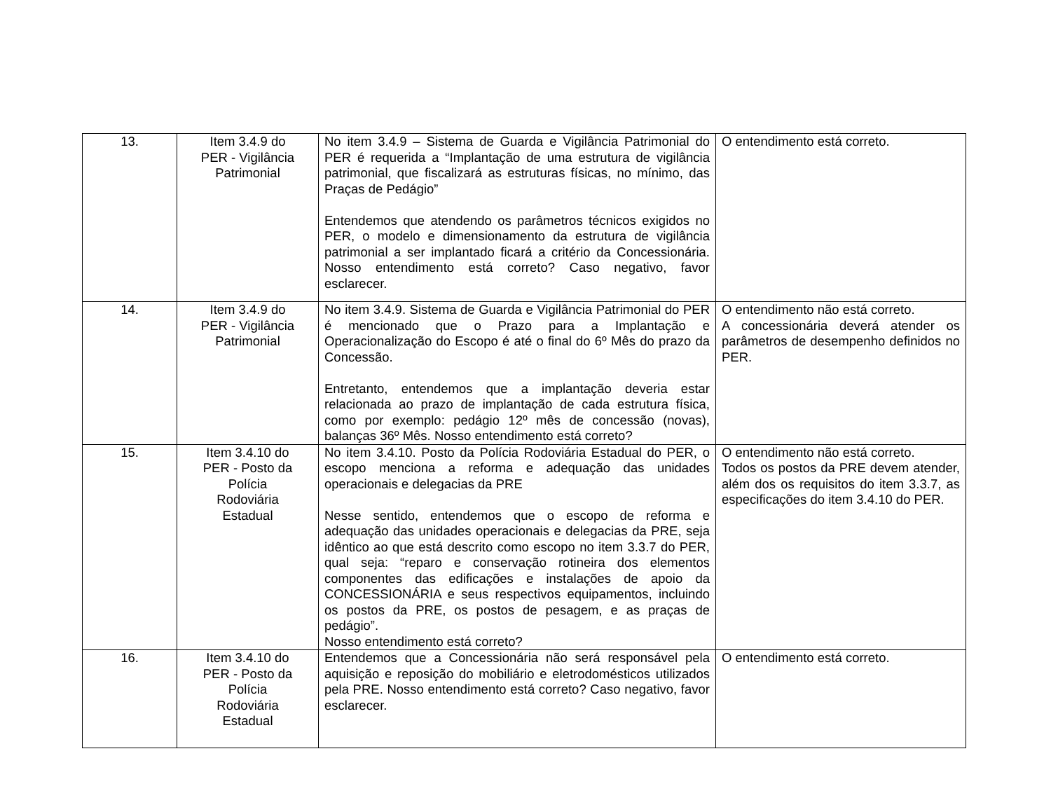| 13. | Item 3.4.9 do PER - Vigilância Patrimonial | No item 3.4.9 – Sistema de Guarda e Vigilância Patrimonial do PER é requerida a “Implantação de uma estrutura de vigilância patrimonial, que fiscalizará as estruturas físicas, no mínimo, das Praças de Pedágio” Entendemos que atendendo os parâmetros técnicos exigidos no PER, o modelo e dimensionamento da estrutura de vigilância patrimonial a ser implantado ficará a critério da Concessionária. Nosso entendimento está correto? Caso negativo, favor esclarecer. | O entendimento está correto. |
| 14. | Item 3.4.9 do PER - Vigilância Patrimonial | No item 3.4.9. Sistema de Guarda e Vigilância Patrimonial do PER é mencionado que o Prazo para a Implantação e Operacionalização do Escopo é até o final do 6º Mês do prazo da Concessão. Entretanto, entendemos que a implantação deveria estar relacionada ao prazo de implantação de cada estrutura física, como por exemplo: pedágio 12º mês de concessão (novas), balanças 36º Mês. Nosso entendimento está correto? | O entendimento não está correto. A concessionária deverá atender os parâmetros de desempenho definidos no PER. |
| 15. | Item 3.4.10 do PER - Posto da Polícia Rodoviária Estadual | No item 3.4.10. Posto da Polícia Rodoviária Estadual do PER, o escopo menciona a reforma e adequação das unidades operacionais e delegacias da PRE Nesse sentido, entendemos que o escopo de reforma e adequação das unidades operacionais e delegacias da PRE, seja idêntico ao que está descrito como escopo no item 3.3.7 do PER, qual seja: “reparo e conservação rotineira dos elementos componentes das edificações e instalações de apoio da CONCESSIONÁRIA e seus respectivos equipamentos, incluindo os postos da PRE, os postos de pesagem, e as praças de pedágio”. Nosso entendimento está correto? | O entendimento não está correto. Todos os postos da PRE devem atender, além dos os requisitos do item 3.3.7, as especificações do item 3.4.10 do PER. |
| 16. | Item 3.4.10 do PER - Posto da Polícia Rodoviária Estadual | Entendemos que a Concessionária não será responsável pela aquisição e reposição do mobiliário e eletrodomésticos utilizados pela PRE. Nosso entendimento está correto? Caso negativo, favor esclarecer. | O entendimento está correto. |